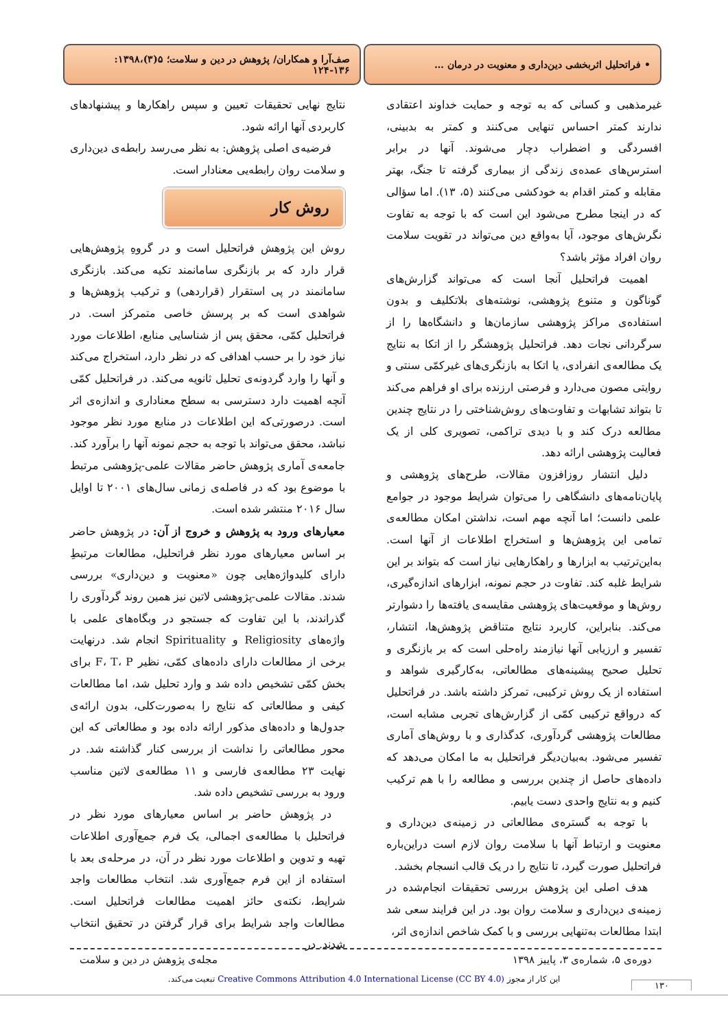• فراتحلیل اثربخشی دین‌داری و معنویت در درمان …
صف‌آرا و همکاران/ پژوهش در دین و سلامت؛ ۵(۳)،۱۳۹۸: ۱۳۶-۱۲۴
غیرمذهبی و کسانی که به توجه و حمایت خداوند اعتقادی ندارند کمتر احساس تنهایی می‌کنند و کمتر به بدبینی، افسردگی و اضطراب دچار می‌شوند. آنها در برابر استرس‌های عمده‌ی زندگی از بیماری گرفته تا جنگ، بهتر مقابله و کمتر اقدام به خودکشی می‌کنند (۵، ۱۳). اما سؤالی که در اینجا مطرح می‌شود این است که با توجه به تفاوت نگرش‌های موجود، آیا به‌واقع دین می‌تواند در تقویت سلامت روان افراد مؤثر باشد؟
اهمیت فراتحلیل آنجا است که می‌تواند گزارش‌های گوناگون و متنوع پژوهشی، نوشته‌های بلاتکلیف و بدون استفاده‌ی مراکز پژوهشی سازمان‌ها و دانشگاه‌ها را از سرگردانی نجات دهد. فراتحلیل پژوهشگر را از اتکا به نتایج یک مطالعه‌ی انفرادی، یا اتکا به بازنگری‌های غیرکمّی سنتی و روایتی مصون می‌دارد و فرصتی ارزنده برای او فراهم می‌کند تا بتواند تشابهات و تفاوت‌های روش‌شناختی را در نتایج چندین مطالعه درک کند و با دیدی تراکمی، تصویری کلی از یک فعالیت پژوهشی ارائه دهد.
دلیل انتشار روزافزون مقالات، طرح‌های پژوهشی و پایان‌نامه‌های دانشگاهی را می‌توان شرایط موجود در جوامع علمی دانست؛ اما آنچه مهم است، نداشتن امکان مطالعه‌ی تمامی این پژوهش‌ها و استخراج اطلاعات از آنها است. به‌این‌ترتیب به ابزارها و راهکارهایی نیاز است که بتواند بر این شرایط غلبه کند. تفاوت در حجم نمونه، ابزارهای اندازه‌گیری، روش‌ها و موقعیت‌های پژوهشی مقایسه‌ی یافته‌ها را دشوارتر می‌کند. بنابراین، کاربرد نتایج متناقض پژوهش‌ها، انتشار، تفسیر و ارزیابی آنها نیازمند راه‌حلی است که بر بازنگری و تحلیل صحیح پیشینه‌های مطالعاتی، به‌کارگیری شواهد و استفاده از یک روش ترکیبی، تمرکز داشته باشد. در فراتحلیل که درواقع ترکیبی کمّی از گزارش‌های تجربی مشابه است، مطالعات پژوهشی گردآوری، کدگذاری و با روش‌های آماری تفسیر می‌شود. به‌بیان‌دیگر فراتحلیل به ما امکان می‌دهد که داده‌های حاصل از چندین بررسی و مطالعه را با هم ترکیب کنیم و به نتایج واحدی دست یابیم.
با توجه به گستره‌ی مطالعاتی در زمینه‌ی دین‌داری و معنویت و ارتباط آنها با سلامت روان لازم است دراین‌باره فراتحلیل صورت گیرد، تا نتایج را در یک قالب انسجام بخشد.
هدف اصلی این پژوهش بررسی تحقیقات انجام‌شده در زمینه‌ی دین‌داری و سلامت روان بود. در این فرایند سعی شد ابتدا مطالعات به‌تنهایی بررسی و با کمک شاخص اندازه‌ی اثر،
نتایج نهایی تحقیقات تعیین و سپس راهکارها و پیشنهادهای کاربردی آنها ارائه شود.
فرضیه‌ی اصلی پژوهش: به نظر می‌رسد رابطه‌ی دین‌داری و سلامت روان رابطه‌یی معنادار است.
روش کار
روش این پژوهش فراتحلیل است و در گروهِ پژوهش‌هایی قرار دارد که بر بازنگری سامانمند تکیه می‌کند. بازنگری سامانمند در پی استقرار (قراردهی) و ترکیب پژوهش‌ها و شواهدی است که بر پرسش خاصی متمرکز است. در فراتحلیل کمّی، محقق پس از شناسایی منابع، اطلاعات مورد نیاز خود را بر حسب اهدافی که در نظر دارد، استخراج می‌کند و آنها را وارد گردونه‌ی تحلیل ثانویه می‌کند. در فراتحلیل کمّی آنچه اهمیت دارد دسترسی به سطح معناداری و اندازه‌ی اثر است. درصورتی‌که این اطلاعات در منابع مورد نظر موجود نباشد، محقق می‌تواند با توجه به حجم نمونه آنها را برآورد کند. جامعه‌ی آماری پژوهش حاضر مقالات علمی-پژوهشی مرتبط با موضوع بود که در فاصله‌ی زمانی سال‌های ۲۰۰۱ تا اوایل سال ۲۰۱۶ منتشر شده است.
معیارهای ورود به پژوهش و خروج از آن: در پژوهش حاضر بر اساس معیارهای مورد نظر فراتحلیل، مطالعات مرتبطِ دارای کلیدواژه‌هایی چون «معنویت و دین‌داری» بررسی شدند. مقالات علمی-پژوهشی لاتین نیز همین روند گردآوری را گذراندند، با این تفاوت که جستجو در وبگاه‌های علمی با واژه‌های Religiosity و Spirituality انجام شد. درنهایت برخی از مطالعات دارای داده‌های کمّی، نظیر F، T، P برای بخش کمّی تشخیص داده شد و وارد تحلیل شد، اما مطالعات کیفی و مطالعاتی که نتایج را به‌صورت‌کلی، بدون ارائه‌ی جدول‌ها و داده‌های مذکور ارائه داده بود و مطالعاتی که این محور مطالعاتی را نداشت از بررسی کنار گذاشته شد. در نهایت ۲۳ مطالعه‌ی فارسی و ۱۱ مطالعه‌ی لاتین مناسب ورود به بررسی تشخیص داده شد.
در پژوهش حاضر بر اساس معیارهای مورد نظر در فراتحلیل با مطالعه‌ی اجمالی، یک فرم جمع‌آوری اطلاعات تهیه و تدوین و اطلاعات مورد نظر در آن، در مرحله‌ی بعد با استفاده از این فرم جمع‌آوری شد. انتخاب مطالعات واجد شرایط، نکته‌ی حائز اهمیت مطالعات فراتحلیل است. مطالعات واجد شرایط برای قرار گرفتن در تحقیق انتخاب شدند. در
دوره‌ی ۵، شماره‌ی ۳، پاییز ۱۳۹۸ مجله‌ی پژوهش در دین و سلامت
این کار از مجوز Creative Commons Attribution 4.0 International License (CC BY 4.0) تبعیت می‌کند.
۱۳۰